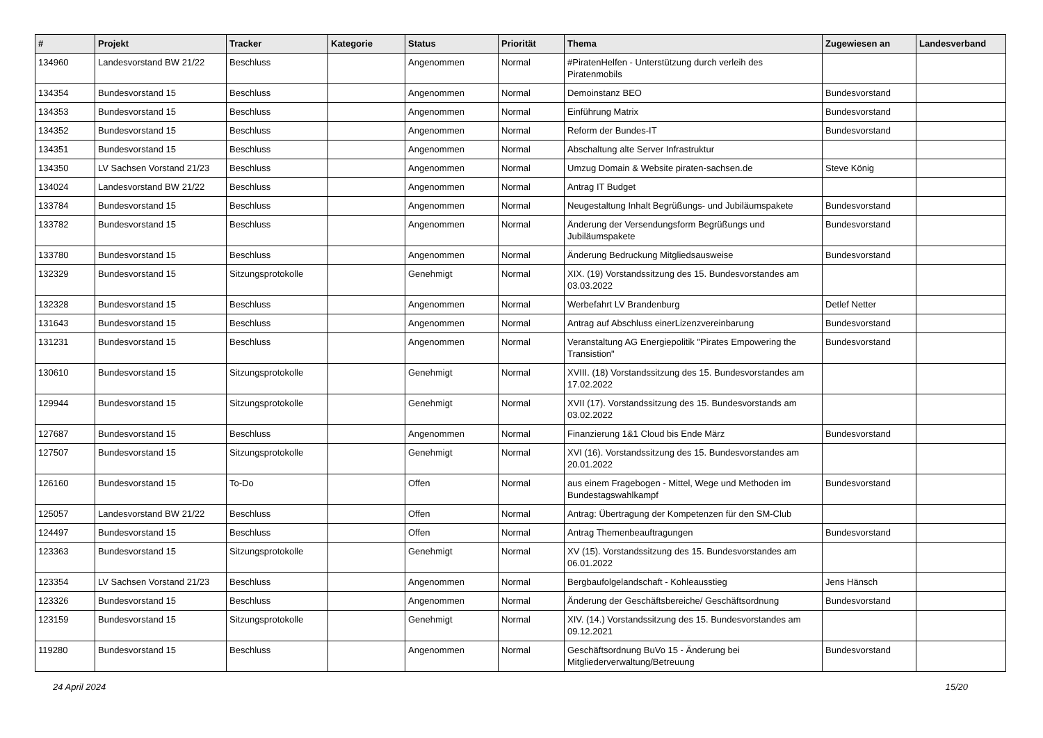| # | Projekt | Tracker | Kategorie | Status | Priorität | Thema | Zugewiesen an | Landesverband |
| --- | --- | --- | --- | --- | --- | --- | --- | --- |
| 134960 | Landesvorstand BW 21/22 | Beschluss | | Angenommen | Normal | #PiratenHelfen - Unterstützung durch verleih des Piratenmobils | | |
| 134354 | Bundesvorstand 15 | Beschluss | | Angenommen | Normal | Demoinstanz BEO | Bundesvorstand | |
| 134353 | Bundesvorstand 15 | Beschluss | | Angenommen | Normal | Einführung Matrix | Bundesvorstand | |
| 134352 | Bundesvorstand 15 | Beschluss | | Angenommen | Normal | Reform der Bundes-IT | Bundesvorstand | |
| 134351 | Bundesvorstand 15 | Beschluss | | Angenommen | Normal | Abschaltung alte Server Infrastruktur | | |
| 134350 | LV Sachsen Vorstand 21/23 | Beschluss | | Angenommen | Normal | Umzug Domain & Website piraten-sachsen.de | Steve König | |
| 134024 | Landesvorstand BW 21/22 | Beschluss | | Angenommen | Normal | Antrag IT Budget | | |
| 133784 | Bundesvorstand 15 | Beschluss | | Angenommen | Normal | Neugestaltung Inhalt Begrüßungs- und Jubiläumspakete | Bundesvorstand | |
| 133782 | Bundesvorstand 15 | Beschluss | | Angenommen | Normal | Änderung der Versendungsform Begrüßungs und Jubiläumspakete | Bundesvorstand | |
| 133780 | Bundesvorstand 15 | Beschluss | | Angenommen | Normal | Änderung Bedruckung Mitgliedsausweise | Bundesvorstand | |
| 132329 | Bundesvorstand 15 | Sitzungsprotokolle | | Genehmigt | Normal | XIX. (19) Vorstandssitzung des 15. Bundesvorstandes am 03.03.2022 | | |
| 132328 | Bundesvorstand 15 | Beschluss | | Angenommen | Normal | Werbefahrt LV Brandenburg | Detlef Netter | |
| 131643 | Bundesvorstand 15 | Beschluss | | Angenommen | Normal | Antrag auf Abschluss einerLizenzvereinbarung | Bundesvorstand | |
| 131231 | Bundesvorstand 15 | Beschluss | | Angenommen | Normal | Veranstaltung AG Energiepolitik "Pirates Empowering the Transistion" | Bundesvorstand | |
| 130610 | Bundesvorstand 15 | Sitzungsprotokolle | | Genehmigt | Normal | XVIII. (18) Vorstandssitzung des 15. Bundesvorstandes am 17.02.2022 | | |
| 129944 | Bundesvorstand 15 | Sitzungsprotokolle | | Genehmigt | Normal | XVII (17). Vorstandssitzung des 15. Bundesvorstands am 03.02.2022 | | |
| 127687 | Bundesvorstand 15 | Beschluss | | Angenommen | Normal | Finanzierung 1&1 Cloud bis Ende März | Bundesvorstand | |
| 127507 | Bundesvorstand 15 | Sitzungsprotokolle | | Genehmigt | Normal | XVI (16). Vorstandssitzung des 15. Bundesvorstandes am 20.01.2022 | | |
| 126160 | Bundesvorstand 15 | To-Do | | Offen | Normal | aus einem Fragebogen - Mittel, Wege und Methoden im Bundestagswahlkampf | Bundesvorstand | |
| 125057 | Landesvorstand BW 21/22 | Beschluss | | Offen | Normal | Antrag: Übertragung der Kompetenzen für den SM-Club | | |
| 124497 | Bundesvorstand 15 | Beschluss | | Offen | Normal | Antrag Themenbeauftragungen | Bundesvorstand | |
| 123363 | Bundesvorstand 15 | Sitzungsprotokolle | | Genehmigt | Normal | XV (15). Vorstandssitzung des 15. Bundesvorstandes am 06.01.2022 | | |
| 123354 | LV Sachsen Vorstand 21/23 | Beschluss | | Angenommen | Normal | Bergbaufolgelandschaft - Kohleausstieg | Jens Hänsch | |
| 123326 | Bundesvorstand 15 | Beschluss | | Angenommen | Normal | Änderung der Geschäftsbereiche/ Geschäftsordnung | Bundesvorstand | |
| 123159 | Bundesvorstand 15 | Sitzungsprotokolle | | Genehmigt | Normal | XIV. (14.) Vorstandssitzung des 15. Bundesvorstandes am 09.12.2021 | | |
| 119280 | Bundesvorstand 15 | Beschluss | | Angenommen | Normal | Geschäftsordnung BuVo 15 - Änderung bei Mitgliederverwaltung/Betreuung | Bundesvorstand | |
24 April 2024 15/20